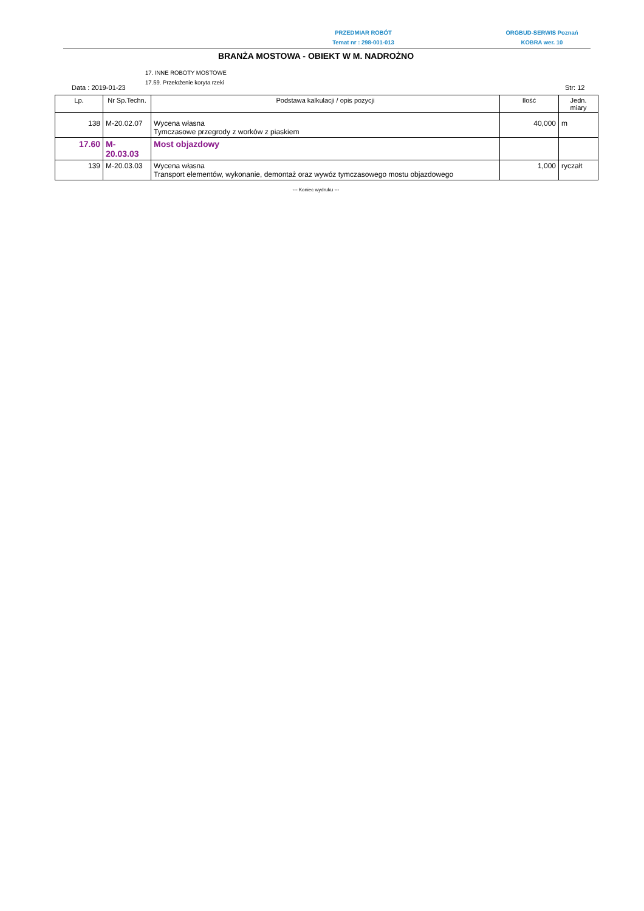PRZEDMIAR ROBÓT
Temat nr : 298-001-013
ORGBUD-SERWIS Poznań
KOBRA wer. 10
BRANŻA MOSTOWA - OBIEKT W M. NADROŻNO
17. INNE ROBOTY MOSTOWE
17.59. Przełożenie koryta rzeki
Data : 2019-01-23 Str: 12
| Lp. | Nr Sp.Techn. | Podstawa kalkulacji / opis pozycji | Ilość | Jedn. miary |
| --- | --- | --- | --- | --- |
| 138 | M-20.02.07 | Wycena własna Tymczasowe przegrody z worków z piaskiem | 40,000 | m |
| 17.60 | M-20.03.03 | Most objazdowy | | |
| 139 | M-20.03.03 | Wycena własna Transport elementów, wykonanie, demontaż oraz wywóz tymczasowego mostu objazdowego | 1,000 | ryczałt |
--- Koniec wydruku ---